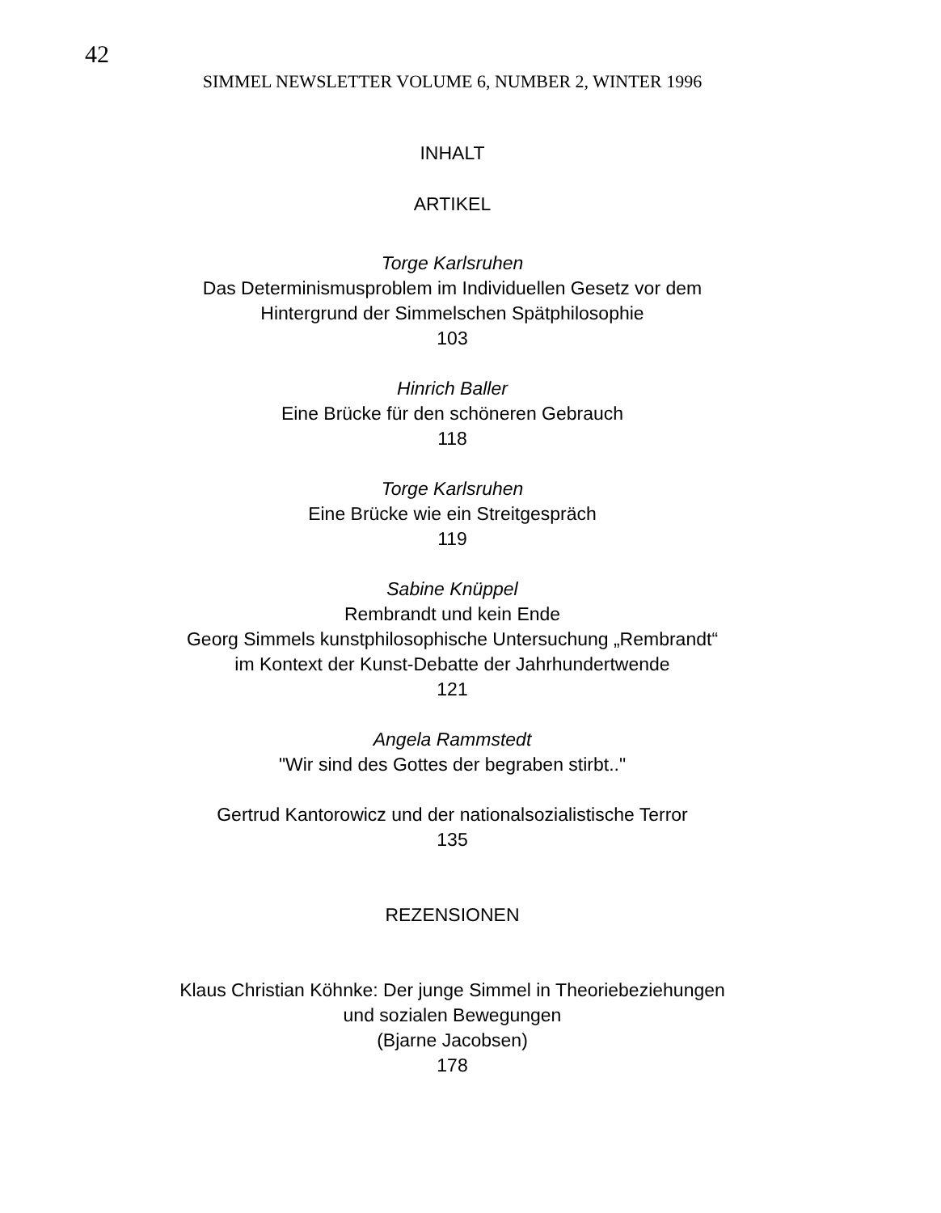42
SIMMEL NEWSLETTER VOLUME 6, NUMBER 2, WINTER 1996
INHALT
ARTIKEL
Torge Karlsruhen
Das Determinismusproblem im Individuellen Gesetz vor dem
Hintergrund der Simmelschen Spätphilosophie
103
Hinrich Baller
Eine Brücke für den schöneren Gebrauch
118
Torge Karlsruhen
Eine Brücke wie ein Streitgespräch
119
Sabine Knüppel
Rembrandt und kein Ende
Georg Simmels kunstphilosophische Untersuchung „Rembrandt“
im Kontext der Kunst-Debatte der Jahrhundertwende
121
Angela Rammstedt
"Wir sind des Gottes der begraben stirbt.."
Gertrud Kantorowicz und der nationalsozialistische Terror
135
REZENSIONEN
Klaus Christian Köhnke: Der junge Simmel in Theoriebeziehungen
und sozialen Bewegungen
(Bjarne Jacobsen)
178